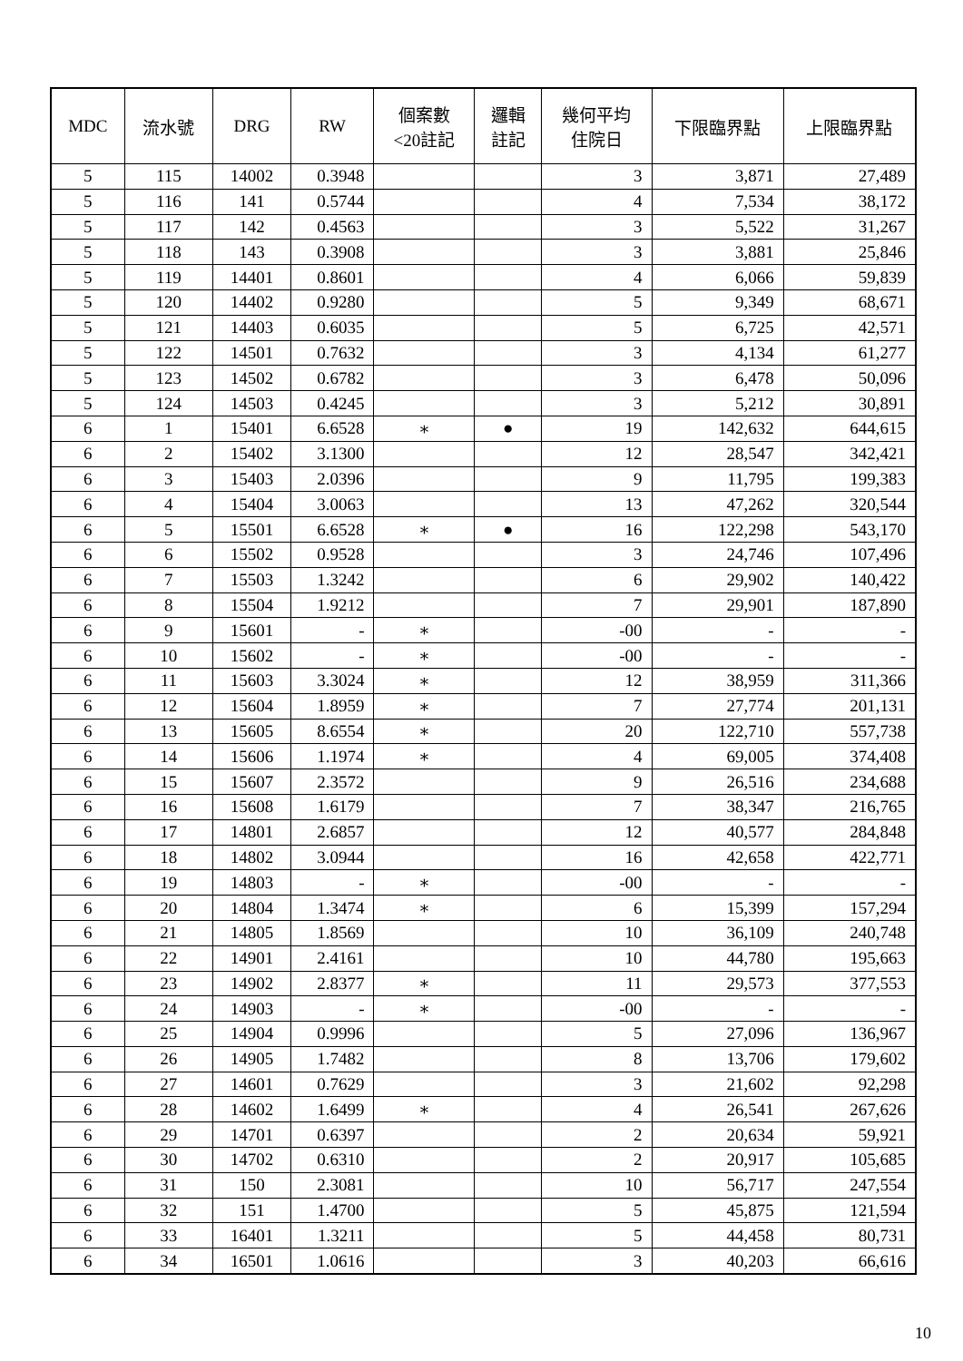| MDC | 流水號 | DRG | RW | 個案數 <20註記 | 邏輯 註記 | 幾何平均 住院日 | 下限臨界點 | 上限臨界點 |
| --- | --- | --- | --- | --- | --- | --- | --- | --- |
| 5 | 115 | 14002 | 0.3948 | | | 3 | 3,871 | 27,489 |
| 5 | 116 | 141 | 0.5744 | | | 4 | 7,534 | 38,172 |
| 5 | 117 | 142 | 0.4563 | | | 3 | 5,522 | 31,267 |
| 5 | 118 | 143 | 0.3908 | | | 3 | 3,881 | 25,846 |
| 5 | 119 | 14401 | 0.8601 | | | 4 | 6,066 | 59,839 |
| 5 | 120 | 14402 | 0.9280 | | | 5 | 9,349 | 68,671 |
| 5 | 121 | 14403 | 0.6035 | | | 5 | 6,725 | 42,571 |
| 5 | 122 | 14501 | 0.7632 | | | 3 | 4,134 | 61,277 |
| 5 | 123 | 14502 | 0.6782 | | | 3 | 6,478 | 50,096 |
| 5 | 124 | 14503 | 0.4245 | | | 3 | 5,212 | 30,891 |
| 6 | 1 | 15401 | 6.6528 | ∗ | ● | 19 | 142,632 | 644,615 |
| 6 | 2 | 15402 | 3.1300 | | | 12 | 28,547 | 342,421 |
| 6 | 3 | 15403 | 2.0396 | | | 9 | 11,795 | 199,383 |
| 6 | 4 | 15404 | 3.0063 | | | 13 | 47,262 | 320,544 |
| 6 | 5 | 15501 | 6.6528 | ∗ | ● | 16 | 122,298 | 543,170 |
| 6 | 6 | 15502 | 0.9528 | | | 3 | 24,746 | 107,496 |
| 6 | 7 | 15503 | 1.3242 | | | 6 | 29,902 | 140,422 |
| 6 | 8 | 15504 | 1.9212 | | | 7 | 29,901 | 187,890 |
| 6 | 9 | 15601 | - | ∗ | | -00 | - | - |
| 6 | 10 | 15602 | - | ∗ | | -00 | - | - |
| 6 | 11 | 15603 | 3.3024 | ∗ | | 12 | 38,959 | 311,366 |
| 6 | 12 | 15604 | 1.8959 | ∗ | | 7 | 27,774 | 201,131 |
| 6 | 13 | 15605 | 8.6554 | ∗ | | 20 | 122,710 | 557,738 |
| 6 | 14 | 15606 | 1.1974 | ∗ | | 4 | 69,005 | 374,408 |
| 6 | 15 | 15607 | 2.3572 | | | 9 | 26,516 | 234,688 |
| 6 | 16 | 15608 | 1.6179 | | | 7 | 38,347 | 216,765 |
| 6 | 17 | 14801 | 2.6857 | | | 12 | 40,577 | 284,848 |
| 6 | 18 | 14802 | 3.0944 | | | 16 | 42,658 | 422,771 |
| 6 | 19 | 14803 | - | ∗ | | -00 | - | - |
| 6 | 20 | 14804 | 1.3474 | ∗ | | 6 | 15,399 | 157,294 |
| 6 | 21 | 14805 | 1.8569 | | | 10 | 36,109 | 240,748 |
| 6 | 22 | 14901 | 2.4161 | | | 10 | 44,780 | 195,663 |
| 6 | 23 | 14902 | 2.8377 | ∗ | | 11 | 29,573 | 377,553 |
| 6 | 24 | 14903 | - | ∗ | | -00 | - | - |
| 6 | 25 | 14904 | 0.9996 | | | 5 | 27,096 | 136,967 |
| 6 | 26 | 14905 | 1.7482 | | | 8 | 13,706 | 179,602 |
| 6 | 27 | 14601 | 0.7629 | | | 3 | 21,602 | 92,298 |
| 6 | 28 | 14602 | 1.6499 | ∗ | | 4 | 26,541 | 267,626 |
| 6 | 29 | 14701 | 0.6397 | | | 2 | 20,634 | 59,921 |
| 6 | 30 | 14702 | 0.6310 | | | 2 | 20,917 | 105,685 |
| 6 | 31 | 150 | 2.3081 | | | 10 | 56,717 | 247,554 |
| 6 | 32 | 151 | 1.4700 | | | 5 | 45,875 | 121,594 |
| 6 | 33 | 16401 | 1.3211 | | | 5 | 44,458 | 80,731 |
| 6 | 34 | 16501 | 1.0616 | | | 3 | 40,203 | 66,616 |
10